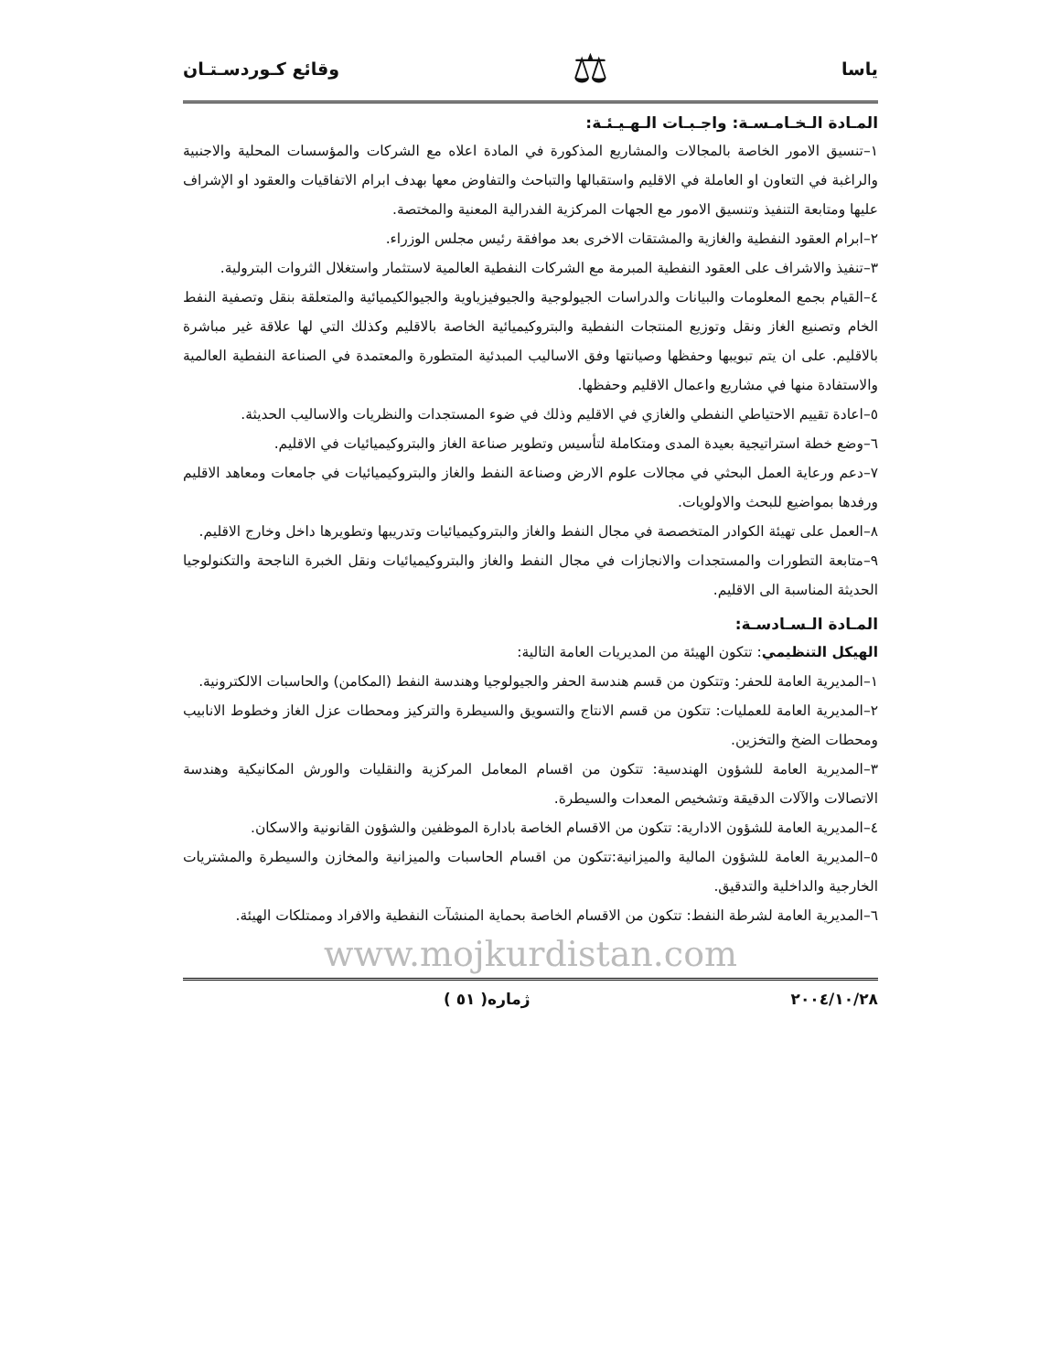ياسا ⚖ وقائع كـوردسـتـان
المـادة الـخـامـسـة: واجـبـات الـهـيـئـة:
١–تنسيق الامور الخاصة بالمجالات والمشاريع المذكورة في المادة اعلاه مع الشركات والمؤسسات المحلية والاجنبية والراغبة في التعاون او العاملة في الاقليم واستقبالها والتباحث والتفاوض معها بهدف ابرام الاتفاقيات والعقود او الإشراف عليها ومتابعة التنفيذ وتنسيق الامور مع الجهات المركزية الفدرالية المعنية والمختصة.
٢–ابرام العقود النفطية والغازية والمشتقات الاخرى بعد موافقة رئيس مجلس الوزراء.
٣–تنفيذ والاشراف على العقود النفطية المبرمة مع الشركات النفطية العالمية لاستثمار واستغلال الثروات البترولية.
٤–القيام بجمع المعلومات والبيانات والدراسات الجيولوجية والجيوفيزياوية والجيوالكيميائية والمتعلقة بنقل وتصفية النفط الخام وتصنيع الغاز ونقل وتوزيع المنتجات النفطية والبتروكيميائية الخاصة بالاقليم وكذلك التي لها علاقة غير مباشرة بالاقليم. على ان يتم تبويبها وحفظها وصيانتها وفق الاساليب المبدئية المتطورة والمعتمدة في الصناعة النفطية العالمية والاستفادة منها في مشاريع واعمال الاقليم وحفظها.
٥–اعادة تقييم الاحتياطي النفطي والغازي في الاقليم وذلك في ضوء المستجدات والنظريات والاساليب الحديثة.
٦–وضع خطة استراتيجية بعيدة المدى ومتكاملة لتأسيس وتطوير صناعة الغاز والبتروكيميائيات في الاقليم.
٧–دعم ورعاية العمل البحثي في مجالات علوم الارض وصناعة النفط والغاز والبتروكيميائيات في جامعات ومعاهد الاقليم ورفدها بمواضيع للبحث والاولويات.
٨–العمل على تهيئة الكوادر المتخصصة في مجال النفط والغاز والبتروكيميائيات وتدريبها وتطويرها داخل وخارج الاقليم.
٩–متابعة التطورات والمستجدات والانجازات في مجال النفط والغاز والبتروكيميائيات ونقل الخبرة الناجحة والتكنولوجيا الحديثة المناسبة الى الاقليم.
المـادة الـسـادسـة:
الهيكل التنظيمي: تتكون الهيئة من المديريات العامة التالية:
١–المديرية العامة للحفر: وتتكون من قسم هندسة الحفر والجيولوجيا وهندسة النفط (المكامن) والحاسبات الالكترونية.
٢–المديرية العامة للعمليات: تتكون من قسم الانتاج والتسويق والسيطرة والتركيز ومحطات عزل الغاز وخطوط الانابيب ومحطات الضخ والتخزين.
٣–المديرية العامة للشؤون الهندسية: تتكون من اقسام المعامل المركزية والنقليات والورش المكانيكية وهندسة الاتصالات والآلات الدقيقة وتشخيص المعدات والسيطرة.
٤–المديرية العامة للشؤون الادارية: تتكون من الاقسام الخاصة بادارة الموظفين والشؤون القانونية والاسكان.
٥–المديرية العامة للشؤون المالية والميزانية:تتكون من اقسام الحاسبات والميزانية والمخازن والسيطرة والمشتريات الخارجية والداخلية والتدقيق.
٦–المديرية العامة لشرطة النفط: تتكون من الاقسام الخاصة بحماية المنشآت النفطية والافراد وممتلكات الهيئة.
www.mojkurdistan.com
٢٠٠٤/١٠/٢٨ ژمارە( ٥١ )